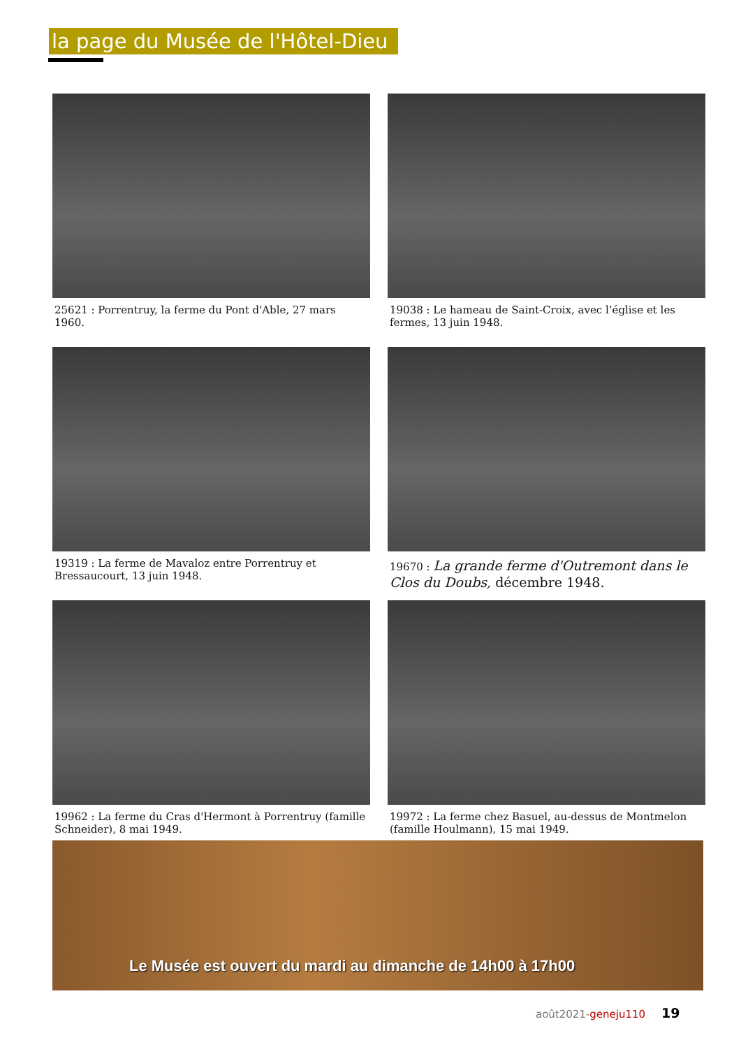la page du Musée de l'Hôtel-Dieu
25621 : Porrentruy, la ferme du Pont d'Able, 27 mars 1960.
19038 : Le hameau de Saint-Croix, avec l’église et les fermes, 13 juin 1948.
19319 : La ferme de Mavaloz entre Porrentruy et Bressaucourt, 13 juin 1948.
19670 : La grande ferme d'Outremont dans le Clos du Doubs, décembre 1948.
19962 : La ferme du Cras d'Hermont à Porrentruy (famille Schneider), 8 mai 1949.
19972 : La ferme chez Basuel, au-dessus de Montmelon (famille Houlmann), 15 mai 1949.
Le Musée est ouvert du mardi au dimanche de 14h00 à 17h00
août2021-geneju110 19